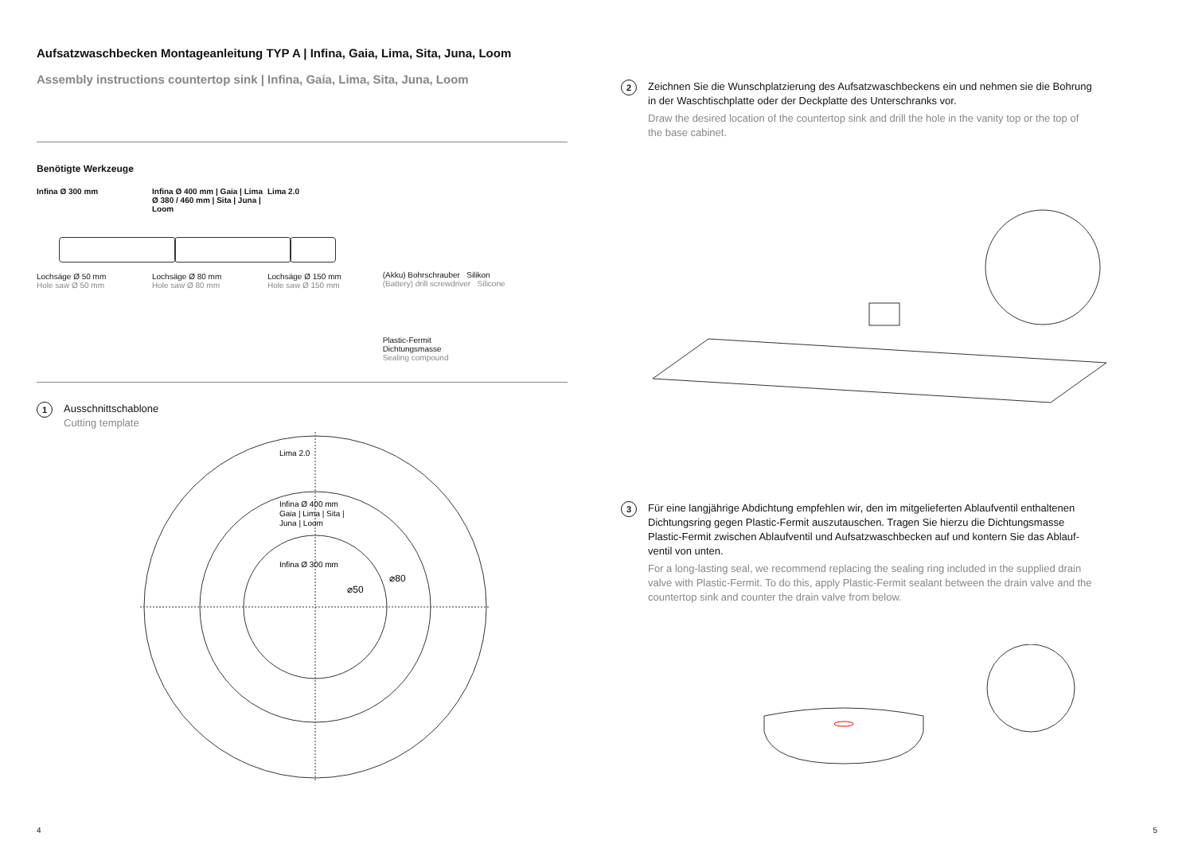Aufsatzwaschbecken Montageanleitung TYP A | Infina, Gaia, Lima, Sita, Juna, Loom
Assembly instructions countertop sink | Infina, Gaia, Lima, Sita, Juna, Loom
Benötigte Werkzeuge
Infina Ø 300 mm
Lochsäge Ø 50 mm
Hole saw Ø 50 mm
Infina Ø 400 mm | Gaia | Lima Ø 380 / 460 mm | Sita | Juna | Loom
Lochsäge Ø 80 mm
Hole saw Ø 80 mm
Lima 2.0
Lochsäge Ø 150 mm
Hole saw Ø 150 mm
(Akku) Bohrschrauber Silikon
(Battery) drill screwdriver Silicone
Plastic-Fermit
Dichtungsmasse
Sealing compound
1
Ausschnittschablone
Cutting template
Lima 2.0
Infina Ø 400 mm
Gaia | Lima | Sita |
Juna | Loom
Infina Ø 300 mm
⌀80
⌀50
4
2
Zeichnen Sie die Wunschplatzierung des Aufsatzwaschbeckens ein und nehmen sie die Bohrung in der Waschtischplatte oder der Deckplatte des Unterschranks vor.
Draw the desired location of the countertop sink and drill the hole in the vanity top or the top of the base cabinet.
3
Für eine langjährige Abdichtung empfehlen wir, den im mitgelieferten Ablaufventil enthaltenen Dichtungsring gegen Plastic-Fermit auszutauschen. Tragen Sie hierzu die Dichtungsmasse Plastic-Fermit zwischen Ablaufventil und Aufsatzwaschbecken auf und kontern Sie das Ablauf-ventil von unten.
For a long-lasting seal, we recommend replacing the sealing ring included in the supplied drain valve with Plastic-Fermit. To do this, apply Plastic-Fermit sealant between the drain valve and the countertop sink and counter the drain valve from below.
5